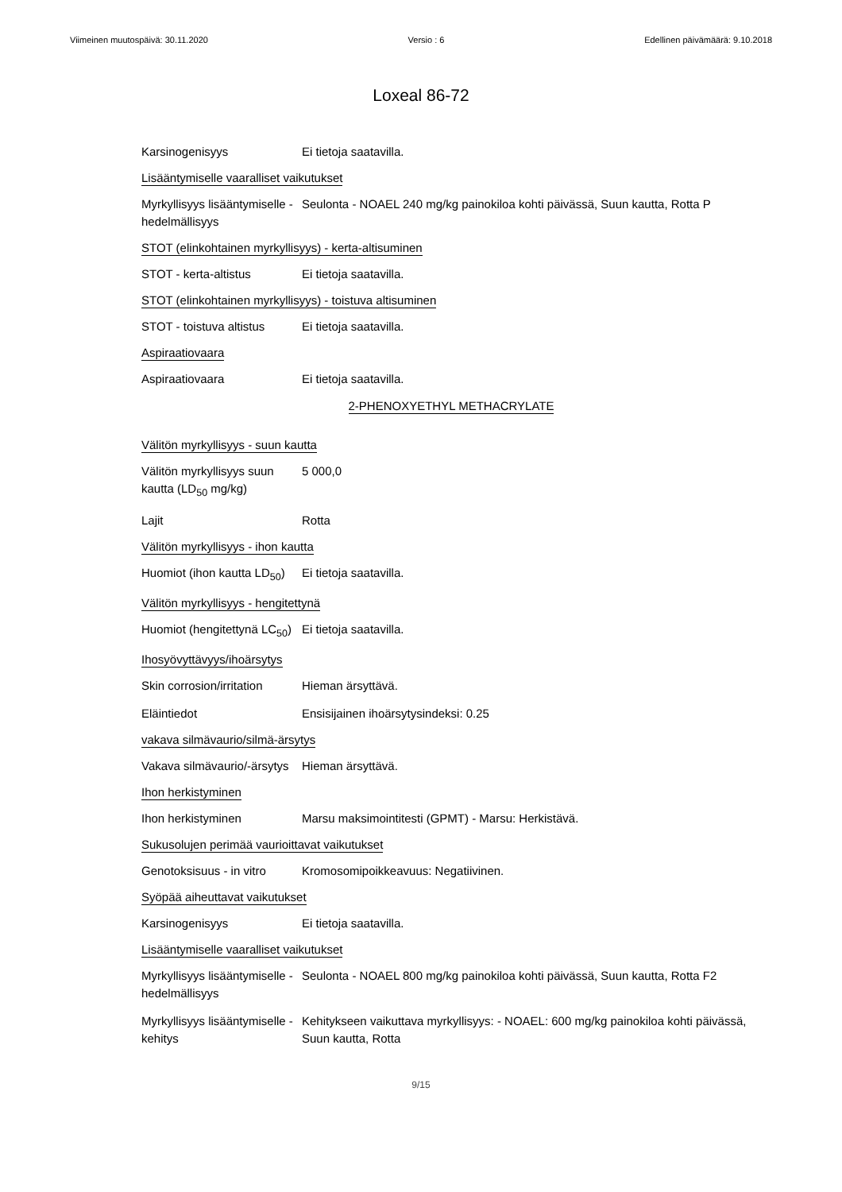Viimeinen muutospäivä: 30.11.2020 Versio : 6 Edellinen päivämäärä: 9.10.2018
Loxeal 86-72
Karsinogenisyys Ei tietoja saatavilla.
Lisääntymiselle vaaralliset vaikutukset
Myrkyllisyys lisääntymiselle - hedelmällisyys
Seulonta - NOAEL 240 mg/kg painokiloa kohti päivässä, Suun kautta, Rotta P
STOT (elinkohtainen myrkyllisyys) - kerta-altisuminen
STOT - kerta-altistus Ei tietoja saatavilla.
STOT (elinkohtainen myrkyllisyys) - toistuva altisuminen
STOT - toistuva altistus
Ei tietoja saatavilla.
Aspiraatiovaara
Aspiraatiovaara Ei tietoja saatavilla.
2-PHENOXYETHYL METHACRYLATE
Välitön myrkyllisyys - suun kautta
Välitön myrkyllisyys suun kautta (LD<sub>50</sub> mg/kg)
5 000,0
Lajit Rotta
Välitön myrkyllisyys - ihon kautta
Huomiot (ihon kautta LD<sub>50</sub>)
Ei tietoja saatavilla.
Välitön myrkyllisyys - hengitettynä
Huomiot (hengitettynä LC<sub>50</sub>)
Ei tietoja saatavilla.
Ihosyövyttävyys/ihoärsytys
Skin corrosion/irritation
Hieman ärsyttävä.
Eläintiedot Ensisijainen ihoärsytysindeksi: 0.25
vakava silmävaurio/silmä-ärsytys
Vakava silmävaurio/-ärsytys
Hieman ärsyttävä.
Ihon herkistyminen
Ihon herkistyminen Marsu maksimointitesti (GPMT) - Marsu: Herkistävä.
Sukusolujen perimää vaurioittavat vaikutukset
Genotoksisuus - in vitro
Kromosomipoikkeavuus: Negatiivinen.
Syöpää aiheuttavat vaikutukset
Karsinogenisyys Ei tietoja saatavilla.
Lisääntymiselle vaaralliset vaikutukset
Myrkyllisyys lisääntymiselle - hedelmällisyys
Seulonta - NOAEL 800 mg/kg painokiloa kohti päivässä, Suun kautta, Rotta F2
Myrkyllisyys lisääntymiselle - kehitys
Kehitykseen vaikuttava myrkyllisyys: - NOAEL: 600 mg/kg painokiloa kohti päivässä, Suun kautta, Rotta
9/15